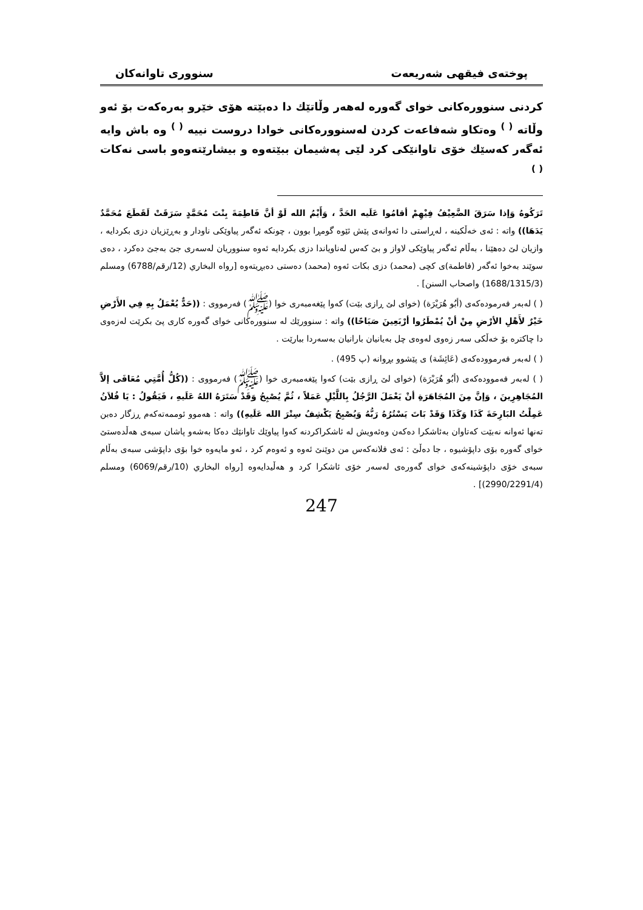پوختەی فیقهی شەریعەت سنووری تاوانەکان
کردنی سنوورەکانی خوای گەورە لەهەر وڵاتێك دا دەبێتە هۆی خێرو بەرەکەت بۆ ئەو وڵاتە <sup>( )</sup> وەتکاو شەفاعەت کردن لەسنوورەکانی خوادا دروست نییە <sup>( )</sup> وە باش وایە ئەگەر کەسێك خۆی تاوانێکی کرد لێی پەشیمان ببێتەوە و بیشارێتەوەو باسی نەکات <sup>( )</sup>
تَرَكُوهُ وَإذا سَرَقَ الضَّعِيْفُ فِيْهِمْ أقامُوا عَلَيه الحَدَّ ، وَأَيْمُ الله لَوْ أنَّ فَاطِمَةَ بِنْتَ مُحَمَّدٍ سَرَقَتْ لَقَطَعَ مُحَمَّدٌ يَدَهَا)) واتە : ئەی خەڵکینە ، لەڕاستی دا ئەوانەی پێش ئێوە گومڕا بوون ، چونکە ئەگەر پیاوێکی ناودار و بەڕێزیان دزی بکردایە ، وازیان لێ دەهێنا ، بەڵام ئەگەر پیاوێکی لاواز و بێ کەس لەناویاندا دزی بکردایە ئەوە سنووریان لەسەری جێ بەجێ دەکرد ، دەی سوێند بەخوا ئەگەر (فاطمة)ی کچی (محمد) دزی بکات ئەوە (محمد) دەستی دەبڕیتەوە [رواه البخاري (12/رقم/6788) ومسلم (1688/1315/3) واصحاب السنن] .
( ) لەبەر فەرمودەکەی (أبُو هُرَيْرَة) (خوای لێ ڕازی بێت) کەوا پێغەمبەری خوا (ﷺ) فەرمووی : ((حَدٌّ يُعْمَلُ بِهِ فِي الأَرْضِ خَيْرٌ لأَهْلِ الأرْضِ مِنْ أنْ يُمْطَرُوا أرْبَعِينَ صَبَاحًا)) واتە : سنوورێك لە سنوورەکانی خوای گەورە کاری پێ بکرێت لەزەوی دا چاکترە بۆ خەڵکی سەر زەوی لەوەی چل بەیانیان بارانیان بەسەردا ببارێت .
( ) لەبەر فەرموودەکەی (عَائِشَة) ی پێشوو بڕوانە (پ 495) .
( ) لەبەر فەموودەکەی (أبُو هُرَيْرَة) (خوای لێ ڕازی بێت) کەوا پێغەمبەری خوا (ﷺ) فەرمووی : ((كُلُّ أُمَّتِي مُعَافَى إلاَّ المُجَاهِرِينَ ، وَإنَّ مِنَ المُجَاهَرَةِ أنْ يَعْمَلَ الرَّجُلُ بِاللَّيْلِ عَمَلاً ، ثُمَّ يُصْبِحُ وَقَدْ سَتَرَهُ اللهُ عَلَيهِ ، فَيَقُولُ : يَا فُلاَنُ عَمِلْتُ البَارِحَةَ كَذَا وَكَذَا وَقَدْ بَاتَ يَسْتُرُهُ رَبُّهُ وَيُصْبِحُ يَكْشِفُ سِتْرَ الله عَلَيهِ)) واتە : هەموو ئوممەتەکەم ڕزگار دەبن تەنها ئەوانە نەبێت کەتاوان بەئاشکرا دەکەن وەئەویش لە ئاشکراکردنە کەوا پیاوێك تاوانێك دەکا بەشەو پاشان سبەی هەڵدەستێ خوای گەورە بۆی داپۆشیوە ، جا دەڵێ : ئەی فلانەکەس من دوێنێ ئەوە و ئەوەم کرد ، ئەو مایەوە خوا بۆی داپۆشی سبەی بەڵام سبەی خۆی داپۆشینەکەی خوای گەورەی لەسەر خۆی ئاشکرا کرد و هەڵیدایەوە [رواه البخاري (10/رقم/6069) ومسلم (2990/2291/4)] .
247